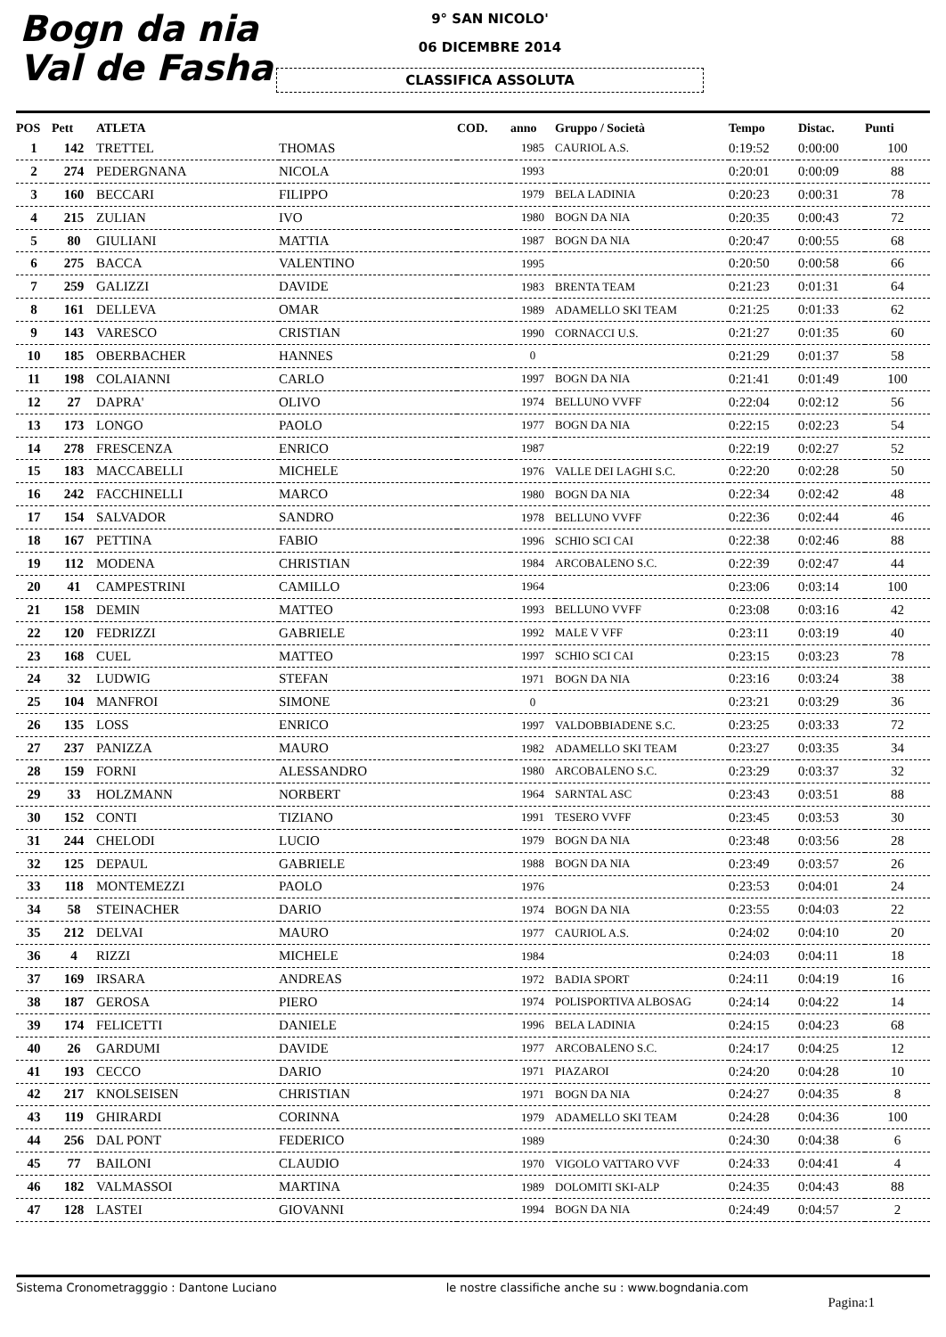Bogn da nia
Val de Fasha
9° SAN NICOLO'
06 DICEMBRE 2014
CLASSIFICA ASSOLUTA
| POS | Pett | ATLETA | | COD. | anno | Gruppo / Società | Tempo | Distac. | Punti |
| --- | --- | --- | --- | --- | --- | --- | --- | --- | --- |
| 1 | 142 | TRETTEL | THOMAS | | 1985 | CAURIOL A.S. | 0:19:52 | 0:00:00 | 100 |
| 2 | 274 | PEDERGNANA | NICOLA | | 1993 | | 0:20:01 | 0:00:09 | 88 |
| 3 | 160 | BECCARI | FILIPPO | | 1979 | BELA LADINIA | 0:20:23 | 0:00:31 | 78 |
| 4 | 215 | ZULIAN | IVO | | 1980 | BOGN DA NIA | 0:20:35 | 0:00:43 | 72 |
| 5 | 80 | GIULIANI | MATTIA | | 1987 | BOGN DA NIA | 0:20:47 | 0:00:55 | 68 |
| 6 | 275 | BACCA | VALENTINO | | 1995 | | 0:20:50 | 0:00:58 | 66 |
| 7 | 259 | GALIZZI | DAVIDE | | 1983 | BRENTA TEAM | 0:21:23 | 0:01:31 | 64 |
| 8 | 161 | DELLEVA | OMAR | | 1989 | ADAMELLO SKI TEAM | 0:21:25 | 0:01:33 | 62 |
| 9 | 143 | VARESCO | CRISTIAN | | 1990 | CORNACCI U.S. | 0:21:27 | 0:01:35 | 60 |
| 10 | 185 | OBERBACHER | HANNES | | 0 | | 0:21:29 | 0:01:37 | 58 |
| 11 | 198 | COLAIANNI | CARLO | | 1997 | BOGN DA NIA | 0:21:41 | 0:01:49 | 100 |
| 12 | 27 | DAPRA' | OLIVO | | 1974 | BELLUNO VVFF | 0:22:04 | 0:02:12 | 56 |
| 13 | 173 | LONGO | PAOLO | | 1977 | BOGN DA NIA | 0:22:15 | 0:02:23 | 54 |
| 14 | 278 | FRESCENZA | ENRICO | | 1987 | | 0:22:19 | 0:02:27 | 52 |
| 15 | 183 | MACCABELLI | MICHELE | | 1976 | VALLE DEI LAGHI S.C. | 0:22:20 | 0:02:28 | 50 |
| 16 | 242 | FACCHINELLI | MARCO | | 1980 | BOGN DA NIA | 0:22:34 | 0:02:42 | 48 |
| 17 | 154 | SALVADOR | SANDRO | | 1978 | BELLUNO VVFF | 0:22:36 | 0:02:44 | 46 |
| 18 | 167 | PETTINA | FABIO | | 1996 | SCHIO SCI CAI | 0:22:38 | 0:02:46 | 88 |
| 19 | 112 | MODENA | CHRISTIAN | | 1984 | ARCOBALENO S.C. | 0:22:39 | 0:02:47 | 44 |
| 20 | 41 | CAMPESTRINI | CAMILLO | | 1964 | | 0:23:06 | 0:03:14 | 100 |
| 21 | 158 | DEMIN | MATTEO | | 1993 | BELLUNO VVFF | 0:23:08 | 0:03:16 | 42 |
| 22 | 120 | FEDRIZZI | GABRIELE | | 1992 | MALE V VFF | 0:23:11 | 0:03:19 | 40 |
| 23 | 168 | CUEL | MATTEO | | 1997 | SCHIO SCI CAI | 0:23:15 | 0:03:23 | 78 |
| 24 | 32 | LUDWIG | STEFAN | | 1971 | BOGN DA NIA | 0:23:16 | 0:03:24 | 38 |
| 25 | 104 | MANFROI | SIMONE | | 0 | | 0:23:21 | 0:03:29 | 36 |
| 26 | 135 | LOSS | ENRICO | | 1997 | VALDOBBIADENE S.C. | 0:23:25 | 0:03:33 | 72 |
| 27 | 237 | PANIZZA | MAURO | | 1982 | ADAMELLO SKI TEAM | 0:23:27 | 0:03:35 | 34 |
| 28 | 159 | FORNI | ALESSANDRO | | 1980 | ARCOBALENO S.C. | 0:23:29 | 0:03:37 | 32 |
| 29 | 33 | HOLZMANN | NORBERT | | 1964 | SARNTAL ASC | 0:23:43 | 0:03:51 | 88 |
| 30 | 152 | CONTI | TIZIANO | | 1991 | TESERO VVFF | 0:23:45 | 0:03:53 | 30 |
| 31 | 244 | CHELODI | LUCIO | | 1979 | BOGN DA NIA | 0:23:48 | 0:03:56 | 28 |
| 32 | 125 | DEPAUL | GABRIELE | | 1988 | BOGN DA NIA | 0:23:49 | 0:03:57 | 26 |
| 33 | 118 | MONTEMEZZI | PAOLO | | 1976 | | 0:23:53 | 0:04:01 | 24 |
| 34 | 58 | STEINACHER | DARIO | | 1974 | BOGN DA NIA | 0:23:55 | 0:04:03 | 22 |
| 35 | 212 | DELVAI | MAURO | | 1977 | CAURIOL A.S. | 0:24:02 | 0:04:10 | 20 |
| 36 | 4 | RIZZI | MICHELE | | 1984 | | 0:24:03 | 0:04:11 | 18 |
| 37 | 169 | IRSARA | ANDREAS | | 1972 | BADIA SPORT | 0:24:11 | 0:04:19 | 16 |
| 38 | 187 | GEROSA | PIERO | | 1974 | POLISPORTIVA ALBOSAG | 0:24:14 | 0:04:22 | 14 |
| 39 | 174 | FELICETTI | DANIELE | | 1996 | BELA LADINIA | 0:24:15 | 0:04:23 | 68 |
| 40 | 26 | GARDUMI | DAVIDE | | 1977 | ARCOBALENO S.C. | 0:24:17 | 0:04:25 | 12 |
| 41 | 193 | CECCO | DARIO | | 1971 | PIAZAROI | 0:24:20 | 0:04:28 | 10 |
| 42 | 217 | KNOLSEISEN | CHRISTIAN | | 1971 | BOGN DA NIA | 0:24:27 | 0:04:35 | 8 |
| 43 | 119 | GHIRARDI | CORINNA | | 1979 | ADAMELLO SKI TEAM | 0:24:28 | 0:04:36 | 100 |
| 44 | 256 | DAL PONT | FEDERICO | | 1989 | | 0:24:30 | 0:04:38 | 6 |
| 45 | 77 | BAILONI | CLAUDIO | | 1970 | VIGOLO VATTARO VVF | 0:24:33 | 0:04:41 | 4 |
| 46 | 182 | VALMASSOI | MARTINA | | 1989 | DOLOMITI SKI-ALP | 0:24:35 | 0:04:43 | 88 |
| 47 | 128 | LASTEI | GIOVANNI | | 1994 | BOGN DA NIA | 0:24:49 | 0:04:57 | 2 |
Sistema Cronometragggio : Dantone Luciano le nostre classifiche anche su : www.bogndania.com
Pagina:1